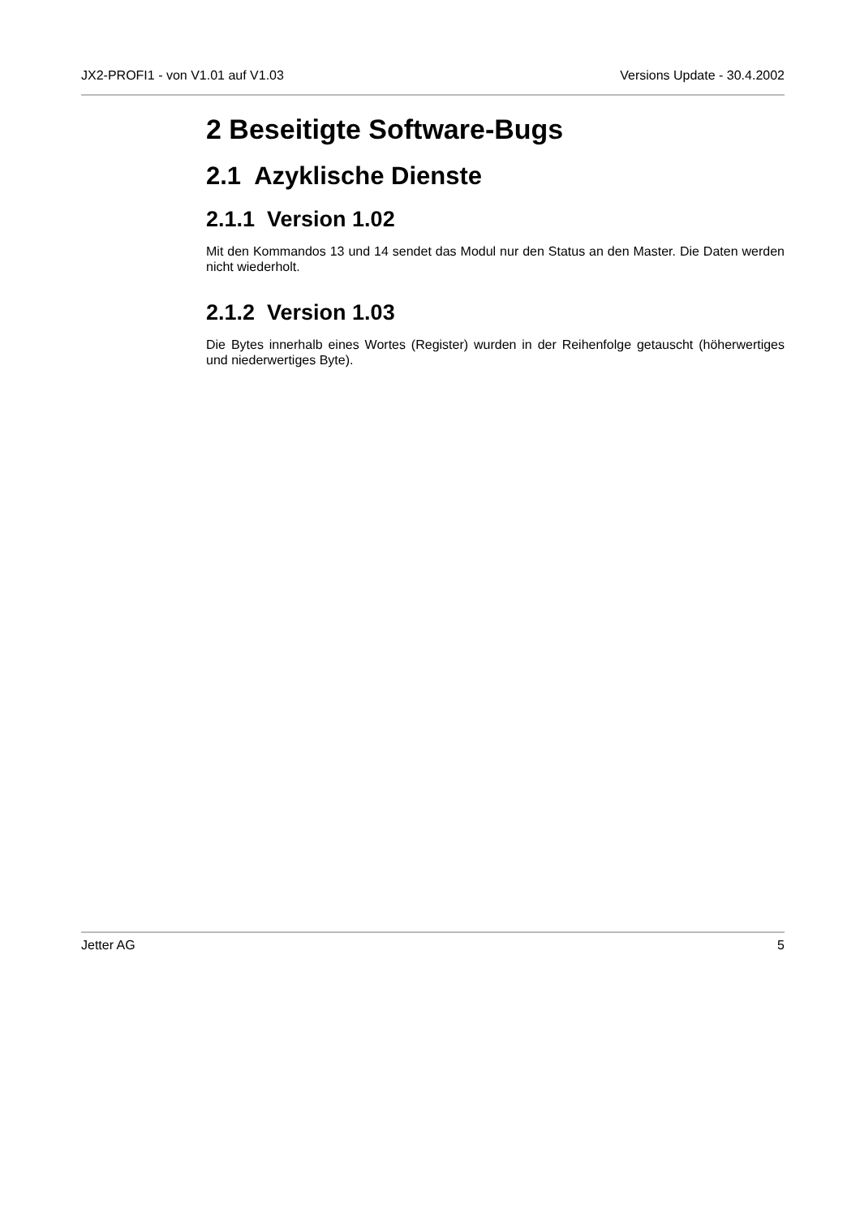JX2-PROFI1 - von V1.01 auf V1.03 Versions Update - 30.4.2002
2 Beseitigte Software-Bugs
2.1 Azyklische Dienste
2.1.1 Version 1.02
Mit den Kommandos 13 und 14 sendet das Modul nur den Status an den Master. Die Daten werden nicht wiederholt.
2.1.2 Version 1.03
Die Bytes innerhalb eines Wortes (Register) wurden in der Reihenfolge getauscht (höherwertiges und niederwertiges Byte).
Jetter AG 5